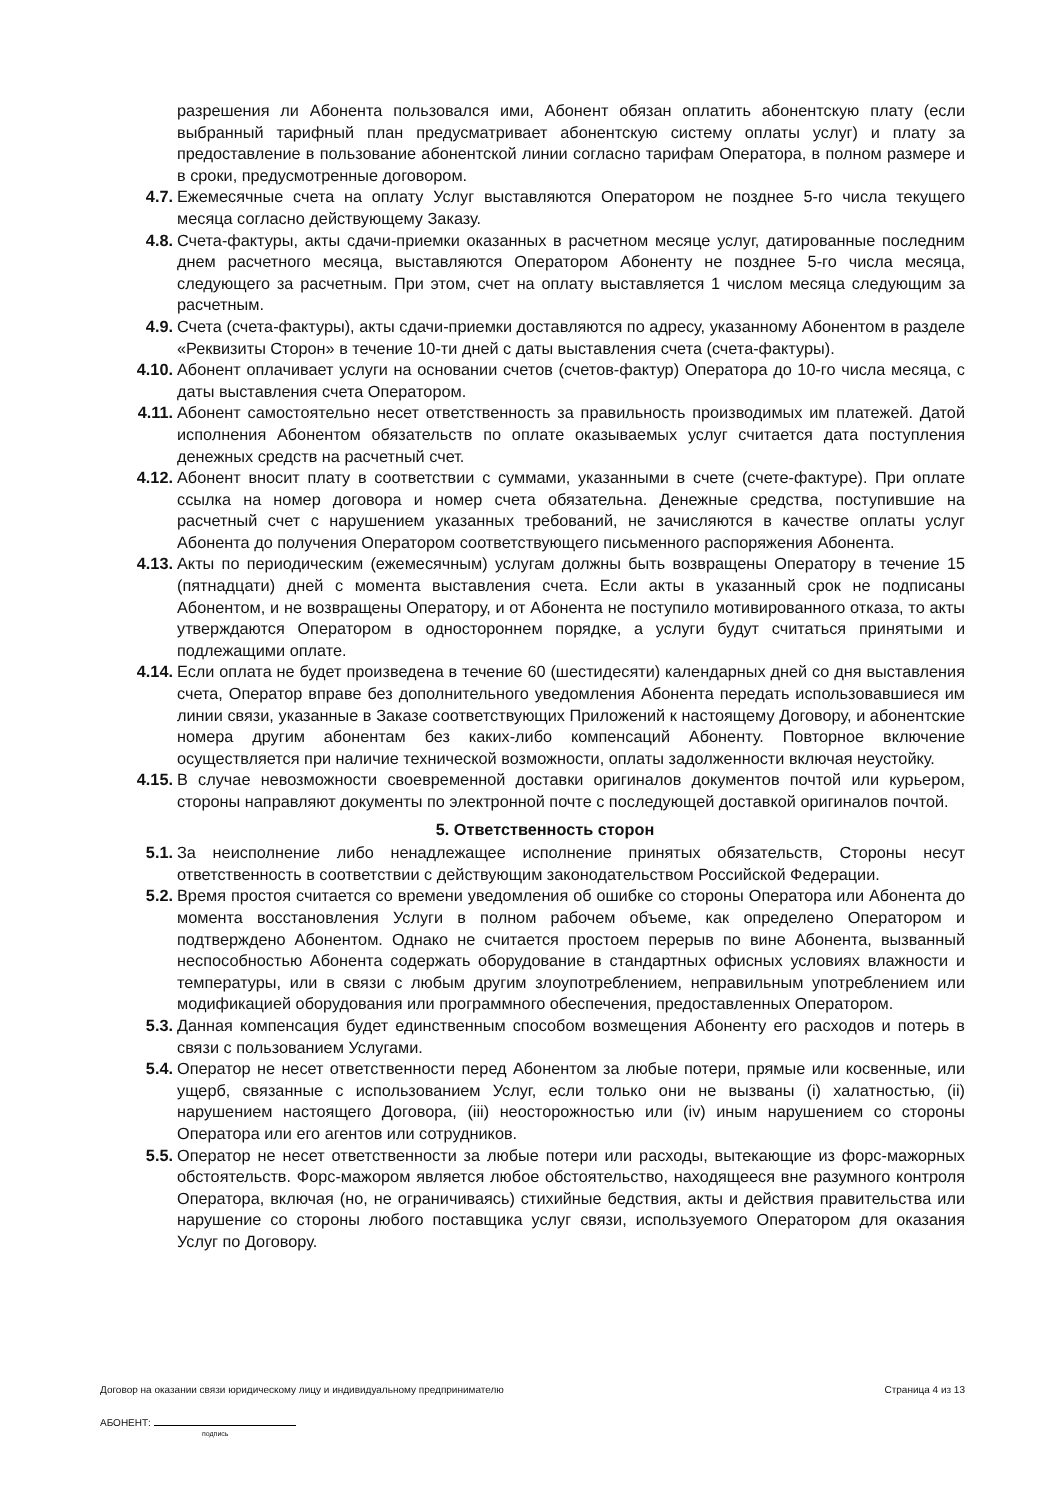разрешения ли Абонента пользовался ими, Абонент обязан оплатить абонентскую плату (если выбранный тарифный план предусматривает абонентскую систему оплаты услуг) и плату за предоставление в пользование абонентской линии согласно тарифам Оператора, в полном размере и в сроки, предусмотренные договором.
4.7. Ежемесячные счета на оплату Услуг выставляются Оператором не позднее 5-го числа текущего месяца согласно действующему Заказу.
4.8. Счета-фактуры, акты сдачи-приемки оказанных в расчетном месяце услуг, датированные последним днем расчетного месяца, выставляются Оператором Абоненту не позднее 5-го числа месяца, следующего за расчетным. При этом, счет на оплату выставляется 1 числом месяца следующим за расчетным.
4.9. Счета (счета-фактуры), акты сдачи-приемки доставляются по адресу, указанному Абонентом в разделе «Реквизиты Сторон» в течение 10-ти дней с даты выставления счета (счета-фактуры).
4.10.
Абонент оплачивает услуги на основании счетов (счетов-фактур) Оператора до 10-го числа месяца, с даты выставления счета Оператором.
4.11.
Абонент самостоятельно несет ответственность за правильность производимых им платежей. Датой исполнения Абонентом обязательств по оплате оказываемых услуг считается дата поступления денежных средств на расчетный счет.
4.12.
Абонент вносит плату в соответствии с суммами, указанными в счете (счете-фактуре). При оплате ссылка на номер договора и номер счета обязательна. Денежные средства, поступившие на расчетный счет с нарушением указанных требований, не зачисляются в качестве оплаты услуг Абонента до получения Оператором соответствующего письменного распоряжения Абонента.
4.13.
Акты по периодическим (ежемесячным) услугам должны быть возвращены Оператору в течение 15 (пятнадцати) дней с момента выставления счета. Если акты в указанный срок не подписаны Абонентом, и не возвращены Оператору, и от Абонента не поступило мотивированного отказа, то акты утверждаются Оператором в одностороннем порядке, а услуги будут считаться принятыми и подлежащими оплате.
4.14.
Если оплата не будет произведена в течение 60 (шестидесяти) календарных дней со дня выставления счета, Оператор вправе без дополнительного уведомления Абонента передать использовавшиеся им линии связи, указанные в Заказе соответствующих Приложений к настоящему Договору, и абонентские номера другим абонентам без каких-либо компенсаций Абоненту. Повторное включение осуществляется при наличие технической возможности, оплаты задолженности включая неустойку.
4.15.
В случае невозможности своевременной доставки оригиналов документов почтой или курьером, стороны направляют документы по электронной почте с последующей доставкой оригиналов почтой.
5. Ответственность сторон
5.1. За неисполнение либо ненадлежащее исполнение принятых обязательств, Стороны несут ответственность в соответствии с действующим законодательством Российской Федерации.
5.2. Время простоя считается со времени уведомления об ошибке со стороны Оператора или Абонента до момента восстановления Услуги в полном рабочем объеме, как определено Оператором и подтверждено Абонентом. Однако не считается простоем перерыв по вине Абонента, вызванный неспособностью Абонента содержать оборудование в стандартных офисных условиях влажности и температуры, или в связи с любым другим злоупотреблением, неправильным употреблением или модификацией оборудования или программного обеспечения, предоставленных Оператором.
5.3. Данная компенсация будет единственным способом возмещения Абоненту его расходов и потерь в связи с пользованием Услугами.
5.4. Оператор не несет ответственности перед Абонентом за любые потери, прямые или косвенные, или ущерб, связанные с использованием Услуг, если только они не вызваны (i) халатностью, (ii) нарушением настоящего Договора, (iii) неосторожностью или (iv) иным нарушением со стороны Оператора или его агентов или сотрудников.
5.5. Оператор не несет ответственности за любые потери или расходы, вытекающие из форс-мажорных обстоятельств. Форс-мажором является любое обстоятельство, находящееся вне разумного контроля Оператора, включая (но, не ограничиваясь) стихийные бедствия, акты и действия правительства или нарушение со стороны любого поставщика услуг связи, используемого Оператором для оказания Услуг по Договору.
Договор на оказании связи юридическому лицу и индивидуальному предпринимателю Страница 4 из 13
АБОНЕНТ:
подпись